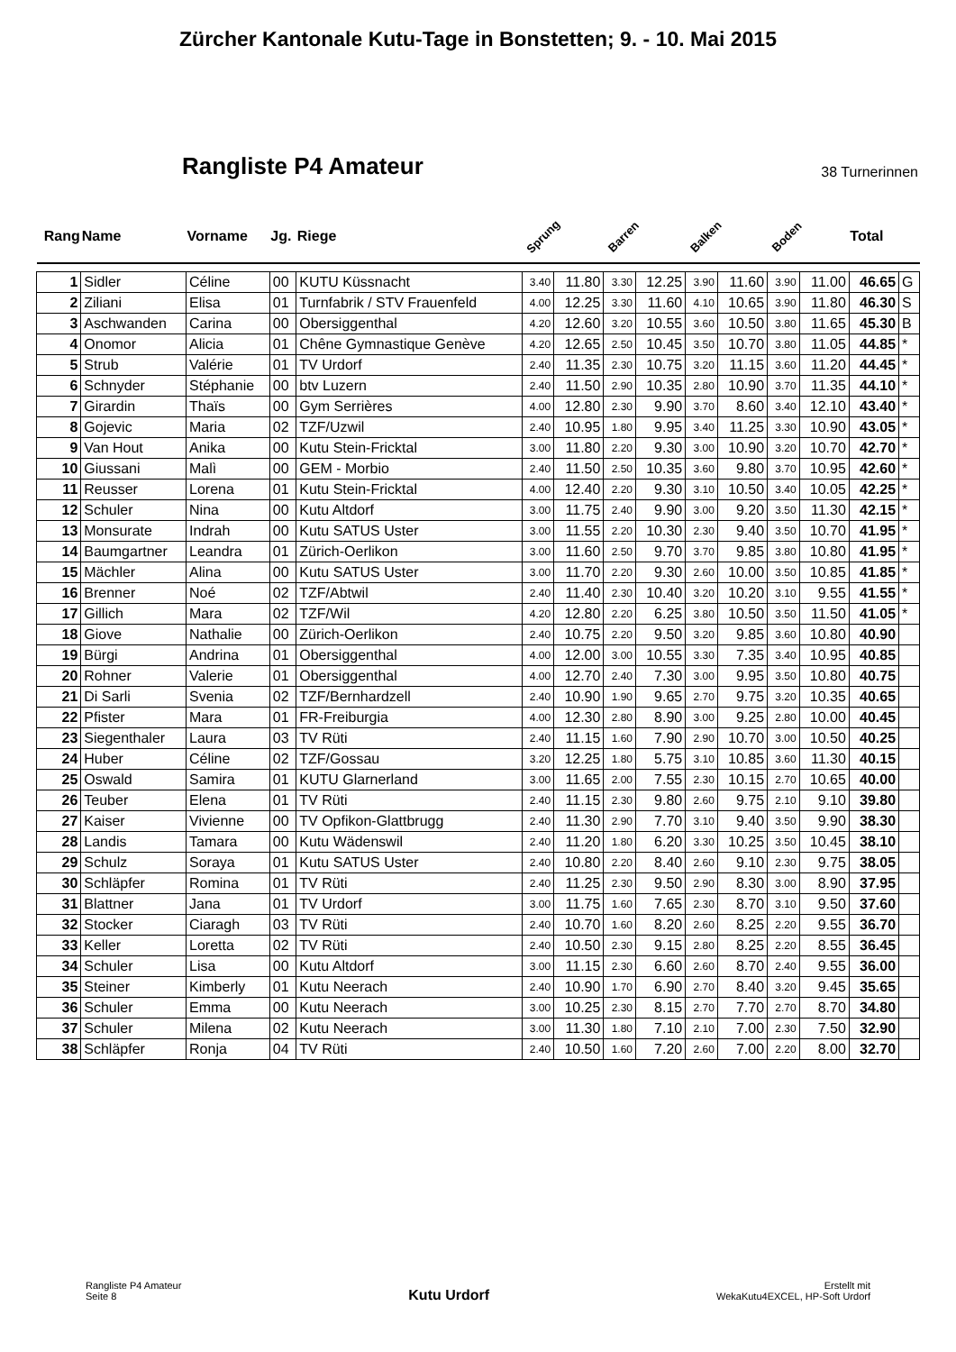Zürcher Kantonale Kutu-Tage in Bonstetten; 9. - 10. Mai 2015
Rangliste P4 Amateur
38 Turnerinnen
| Rang | Name | Vorname | Jg. | Riege | Sprung | | Barren | | Balken | | Boden | | Total | |
| --- | --- | --- | --- | --- | --- | --- | --- | --- | --- | --- | --- | --- | --- | --- |
| 1 | Sidler | Céline | 00 | KUTU Küssnacht | 3.40 | 11.80 | 3.30 | 12.25 | 3.90 | 11.60 | 3.90 | 11.00 | 46.65 | G |
| 2 | Ziliani | Elisa | 01 | Turnfabrik / STV Frauenfeld | 4.00 | 12.25 | 3.30 | 11.60 | 4.10 | 10.65 | 3.90 | 11.80 | 46.30 | S |
| 3 | Aschwanden | Carina | 00 | Obersiggenthal | 4.20 | 12.60 | 3.20 | 10.55 | 3.60 | 10.50 | 3.80 | 11.65 | 45.30 | B |
| 4 | Onomor | Alicia | 01 | Chêne Gymnastique Genève | 4.20 | 12.65 | 2.50 | 10.45 | 3.50 | 10.70 | 3.80 | 11.05 | 44.85 | * |
| 5 | Strub | Valérie | 01 | TV Urdorf | 2.40 | 11.35 | 2.30 | 10.75 | 3.20 | 11.15 | 3.60 | 11.20 | 44.45 | * |
| 6 | Schnyder | Stéphanie | 00 | btv Luzern | 2.40 | 11.50 | 2.90 | 10.35 | 2.80 | 10.90 | 3.70 | 11.35 | 44.10 | * |
| 7 | Girardin | Thaïs | 00 | Gym Serrières | 4.00 | 12.80 | 2.30 | 9.90 | 3.70 | 8.60 | 3.40 | 12.10 | 43.40 | * |
| 8 | Gojevic | Maria | 02 | TZF/Uzwil | 2.40 | 10.95 | 1.80 | 9.95 | 3.40 | 11.25 | 3.30 | 10.90 | 43.05 | * |
| 9 | Van Hout | Anika | 00 | Kutu Stein-Fricktal | 3.00 | 11.80 | 2.20 | 9.30 | 3.00 | 10.90 | 3.20 | 10.70 | 42.70 | * |
| 10 | Giussani | Malì | 00 | GEM - Morbio | 2.40 | 11.50 | 2.50 | 10.35 | 3.60 | 9.80 | 3.70 | 10.95 | 42.60 | * |
| 11 | Reusser | Lorena | 01 | Kutu Stein-Fricktal | 4.00 | 12.40 | 2.20 | 9.30 | 3.10 | 10.50 | 3.40 | 10.05 | 42.25 | * |
| 12 | Schuler | Nina | 00 | Kutu Altdorf | 3.00 | 11.75 | 2.40 | 9.90 | 3.00 | 9.20 | 3.50 | 11.30 | 42.15 | * |
| 13 | Monsurate | Indrah | 00 | Kutu SATUS Uster | 3.00 | 11.55 | 2.20 | 10.30 | 2.30 | 9.40 | 3.50 | 10.70 | 41.95 | * |
| 14 | Baumgartner | Leandra | 01 | Zürich-Oerlikon | 3.00 | 11.60 | 2.50 | 9.70 | 3.70 | 9.85 | 3.80 | 10.80 | 41.95 | * |
| 15 | Mächler | Alina | 00 | Kutu SATUS Uster | 3.00 | 11.70 | 2.20 | 9.30 | 2.60 | 10.00 | 3.50 | 10.85 | 41.85 | * |
| 16 | Brenner | Noé | 02 | TZF/Abtwil | 2.40 | 11.40 | 2.30 | 10.40 | 3.20 | 10.20 | 3.10 | 9.55 | 41.55 | * |
| 17 | Gillich | Mara | 02 | TZF/Wil | 4.20 | 12.80 | 2.20 | 6.25 | 3.80 | 10.50 | 3.50 | 11.50 | 41.05 | * |
| 18 | Giove | Nathalie | 00 | Zürich-Oerlikon | 2.40 | 10.75 | 2.20 | 9.50 | 3.20 | 9.85 | 3.60 | 10.80 | 40.90 | |
| 19 | Bürgi | Andrina | 01 | Obersiggenthal | 4.00 | 12.00 | 3.00 | 10.55 | 3.30 | 7.35 | 3.40 | 10.95 | 40.85 | |
| 20 | Rohner | Valerie | 01 | Obersiggenthal | 4.00 | 12.70 | 2.40 | 7.30 | 3.00 | 9.95 | 3.50 | 10.80 | 40.75 | |
| 21 | Di Sarli | Svenia | 02 | TZF/Bernhardzell | 2.40 | 10.90 | 1.90 | 9.65 | 2.70 | 9.75 | 3.20 | 10.35 | 40.65 | |
| 22 | Pfister | Mara | 01 | FR-Freiburgia | 4.00 | 12.30 | 2.80 | 8.90 | 3.00 | 9.25 | 2.80 | 10.00 | 40.45 | |
| 23 | Siegenthaler | Laura | 03 | TV Rüti | 2.40 | 11.15 | 1.60 | 7.90 | 2.90 | 10.70 | 3.00 | 10.50 | 40.25 | |
| 24 | Huber | Céline | 02 | TZF/Gossau | 3.20 | 12.25 | 1.80 | 5.75 | 3.10 | 10.85 | 3.60 | 11.30 | 40.15 | |
| 25 | Oswald | Samira | 01 | KUTU Glarnerland | 3.00 | 11.65 | 2.00 | 7.55 | 2.30 | 10.15 | 2.70 | 10.65 | 40.00 | |
| 26 | Teuber | Elena | 01 | TV Rüti | 2.40 | 11.15 | 2.30 | 9.80 | 2.60 | 9.75 | 2.10 | 9.10 | 39.80 | |
| 27 | Kaiser | Vivienne | 00 | TV Opfikon-Glattbrugg | 2.40 | 11.30 | 2.90 | 7.70 | 3.10 | 9.40 | 3.50 | 9.90 | 38.30 | |
| 28 | Landis | Tamara | 00 | Kutu Wädenswil | 2.40 | 11.20 | 1.80 | 6.20 | 3.30 | 10.25 | 3.50 | 10.45 | 38.10 | |
| 29 | Schulz | Soraya | 01 | Kutu SATUS Uster | 2.40 | 10.80 | 2.20 | 8.40 | 2.60 | 9.10 | 2.30 | 9.75 | 38.05 | |
| 30 | Schläpfer | Romina | 01 | TV Rüti | 2.40 | 11.25 | 2.30 | 9.50 | 2.90 | 8.30 | 3.00 | 8.90 | 37.95 | |
| 31 | Blattner | Jana | 01 | TV Urdorf | 3.00 | 11.75 | 1.60 | 7.65 | 2.30 | 8.70 | 3.10 | 9.50 | 37.60 | |
| 32 | Stocker | Ciaragh | 03 | TV Rüti | 2.40 | 10.70 | 1.60 | 8.20 | 2.60 | 8.25 | 2.20 | 9.55 | 36.70 | |
| 33 | Keller | Loretta | 02 | TV Rüti | 2.40 | 10.50 | 2.30 | 9.15 | 2.80 | 8.25 | 2.20 | 8.55 | 36.45 | |
| 34 | Schuler | Lisa | 00 | Kutu Altdorf | 3.00 | 11.15 | 2.30 | 6.60 | 2.60 | 8.70 | 2.40 | 9.55 | 36.00 | |
| 35 | Steiner | Kimberly | 01 | Kutu Neerach | 2.40 | 10.90 | 1.70 | 6.90 | 2.70 | 8.40 | 3.20 | 9.45 | 35.65 | |
| 36 | Schuler | Emma | 00 | Kutu Neerach | 3.00 | 10.25 | 2.30 | 8.15 | 2.70 | 7.70 | 2.70 | 8.70 | 34.80 | |
| 37 | Schuler | Milena | 02 | Kutu Neerach | 3.00 | 11.30 | 1.80 | 7.10 | 2.10 | 7.00 | 2.30 | 7.50 | 32.90 | |
| 38 | Schläpfer | Ronja | 04 | TV Rüti | 2.40 | 10.50 | 1.60 | 7.20 | 2.60 | 7.00 | 2.20 | 8.00 | 32.70 | |
Rangliste P4 Amateur
Seite 8
Kutu Urdorf
Erstellt mit
WekaKutu4EXCEL, HP-Soft Urdorf